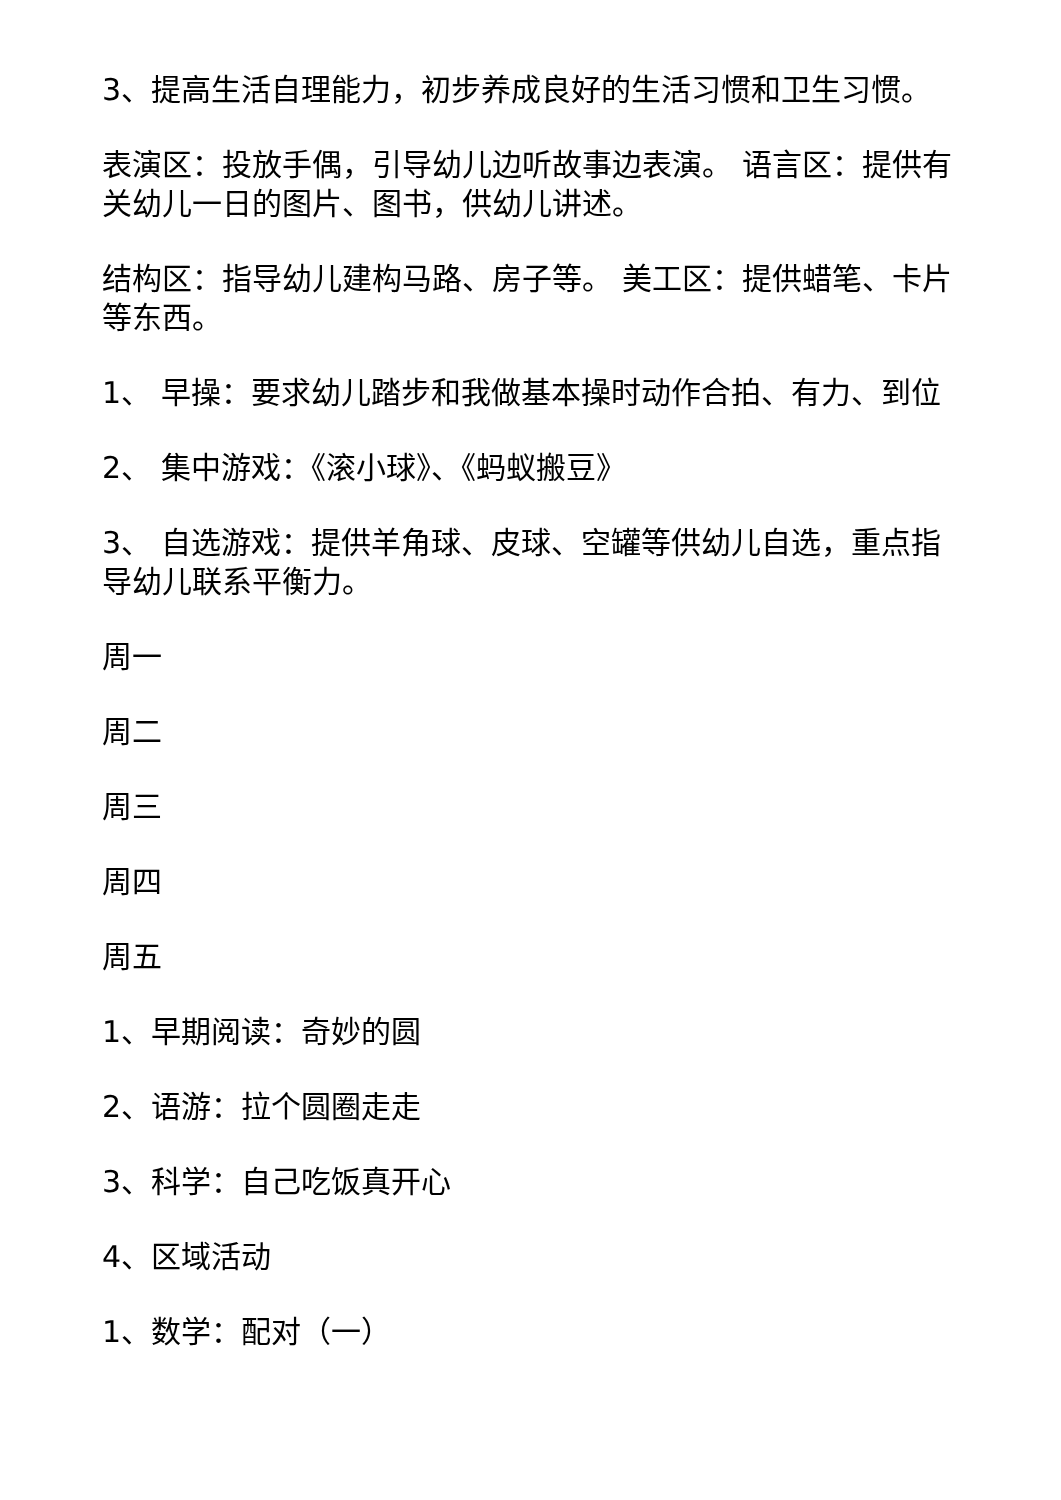3、提高生活自理能力，初步养成良好的生活习惯和卫生习惯。
表演区：投放手偶，引导幼儿边听故事边表演。 语言区：提供有关幼儿一日的图片、图书，供幼儿讲述。
结构区：指导幼儿建构马路、房子等。 美工区：提供蜡笔、卡片等东西。
1、 早操：要求幼儿踏步和我做基本操时动作合拍、有力、到位
2、 集中游戏：《滚小球》、《蚂蚁搬豆》
3、 自选游戏：提供羊角球、皮球、空罐等供幼儿自选，重点指导幼儿联系平衡力。
周一
周二
周三
周四
周五
1、早期阅读：奇妙的圆
2、语游：拉个圆圈走走
3、科学：自己吃饭真开心
4、区域活动
1、数学：配对（一）